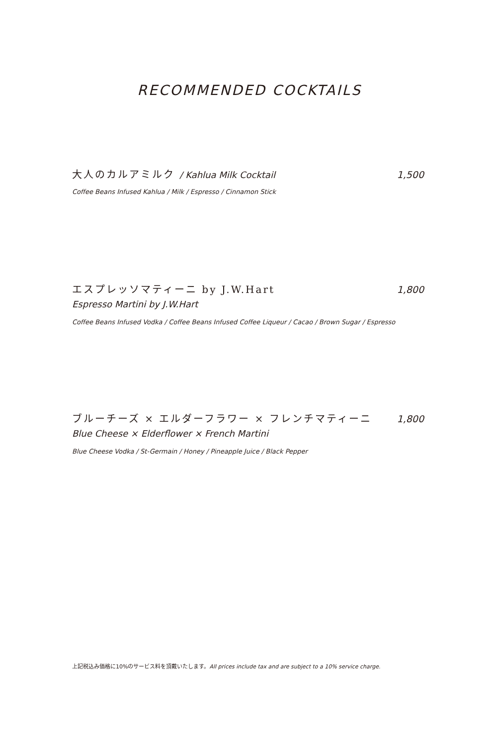RECOMMENDED COCKTAILS
大人のカルアミルク / Kahlua Milk Cocktail 1,500
Coffee Beans Infused Kahlua / Milk / Espresso / Cinnamon Stick
エスプレッソマティーニ by J.W.Hart 1,800
Espresso Martini by J.W.Hart
Coffee Beans Infused Vodka / Coffee Beans Infused Coffee Liqueur / Cacao / Brown Sugar / Espresso
ブルーチーズ × エルダーフラワー × フレンチマティーニ 1,800
Blue Cheese × Elderflower × French Martini
Blue Cheese Vodka / St-Germain / Honey / Pineapple Juice / Black Pepper
上記税込み価格に10%のサービス料を頂戴いたします。All prices include tax and are subject to a 10% service charge.